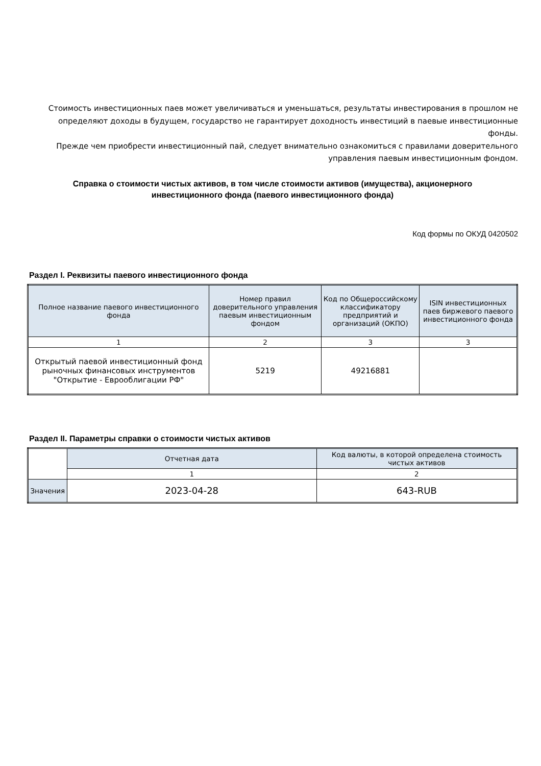Стоимость инвестиционных паев может увеличиваться и уменьшаться, результаты инвестирования в прошлом не определяют доходы в будущем, государство не гарантирует доходность инвестиций в паевые инвестиционные фонды.
Прежде чем приобрести инвестиционный пай, следует внимательно ознакомиться с правилами доверительного управления паевым инвестиционным фондом.
Справка о стоимости чистых активов, в том числе стоимости активов (имущества), акционерного
инвестиционного фонда (паевого инвестиционного фонда)
Код формы по ОКУД 0420502
Раздел I. Реквизиты паевого инвестиционного фонда
| Полное название паевого инвестиционного фонда | Номер правил доверительного управления паевым инвестиционным фондом | Код по Общероссийскому классификатору предприятий и организаций (ОКПО) | ISIN инвестиционных паев биржевого паевого инвестиционного фонда |
| --- | --- | --- | --- |
| 1 | 2 | 3 | 3 |
| Открытый паевой инвестиционный фонд рыночных финансовых инструментов "Открытие - Еврооблигации РФ" | 5219 | 49216881 | |
Раздел II. Параметры справки о стоимости чистых активов
| | Отчетная дата | Код валюты, в которой определена стоимость чистых активов |
| | 1 | 2 |
| Значения | 2023-04-28 | 643-RUB |